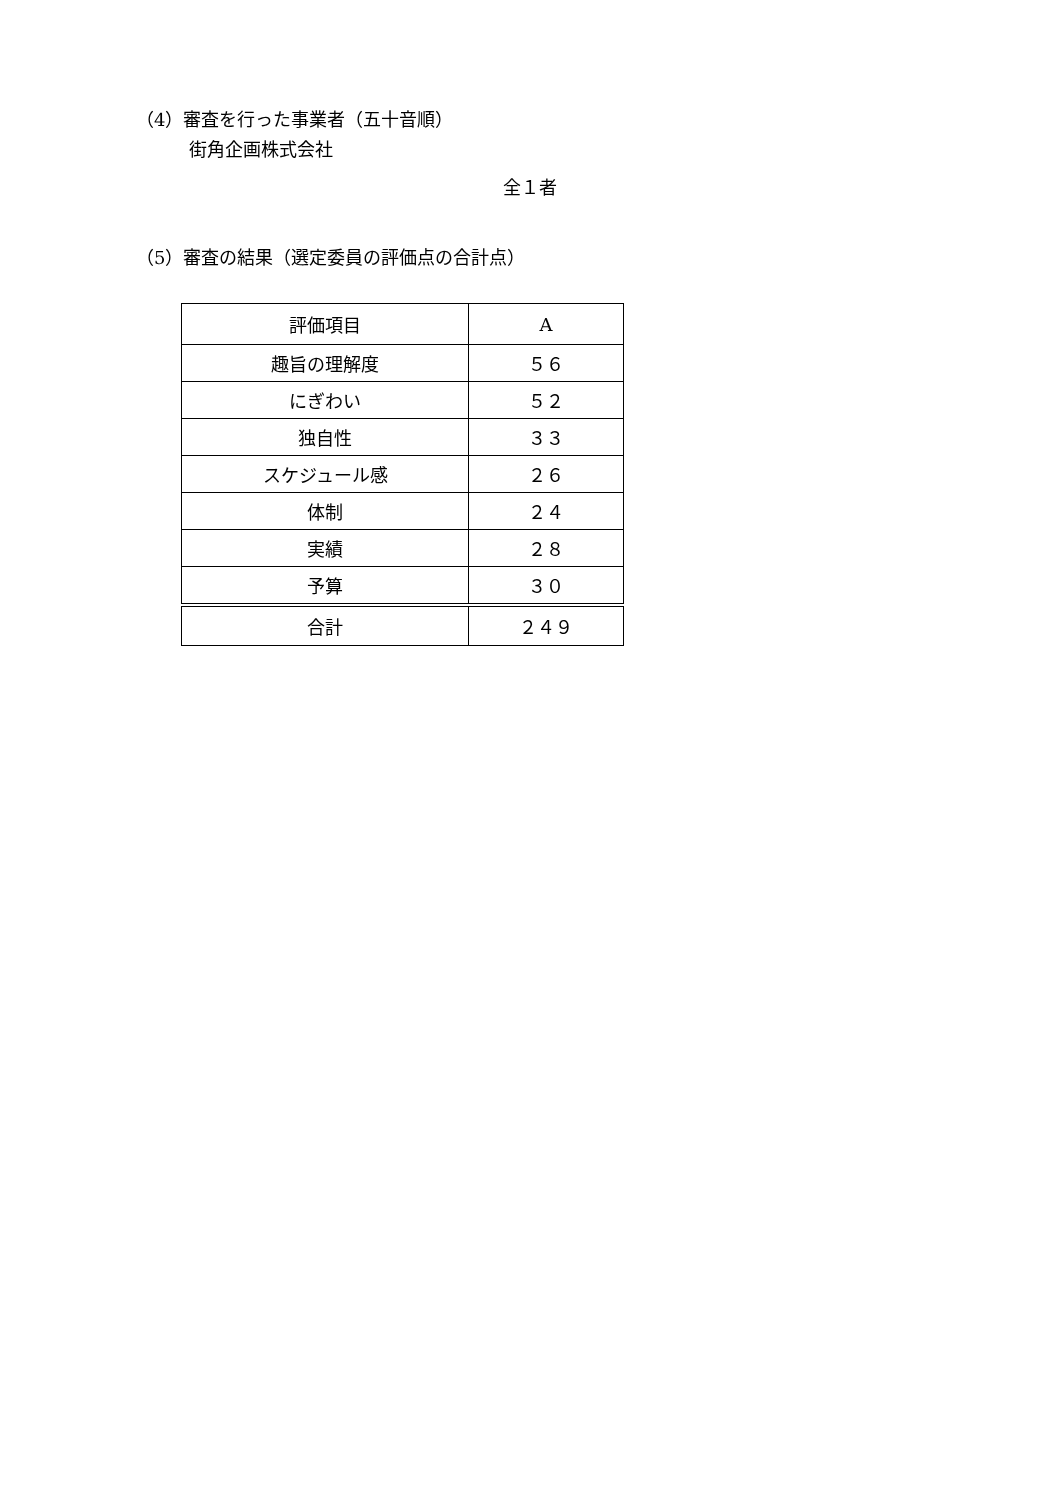（4）審査を行った事業者（五十音順）
街角企画株式会社
全１者
（5）審査の結果（選定委員の評価点の合計点）
| 評価項目 | A |
| 趣旨の理解度 | ５６ |
| にぎわい | ５２ |
| 独自性 | ３３ |
| スケジュール感 | ２６ |
| 体制 | ２４ |
| 実績 | ２８ |
| 予算 | ３０ |
| 合計 | ２４９ |